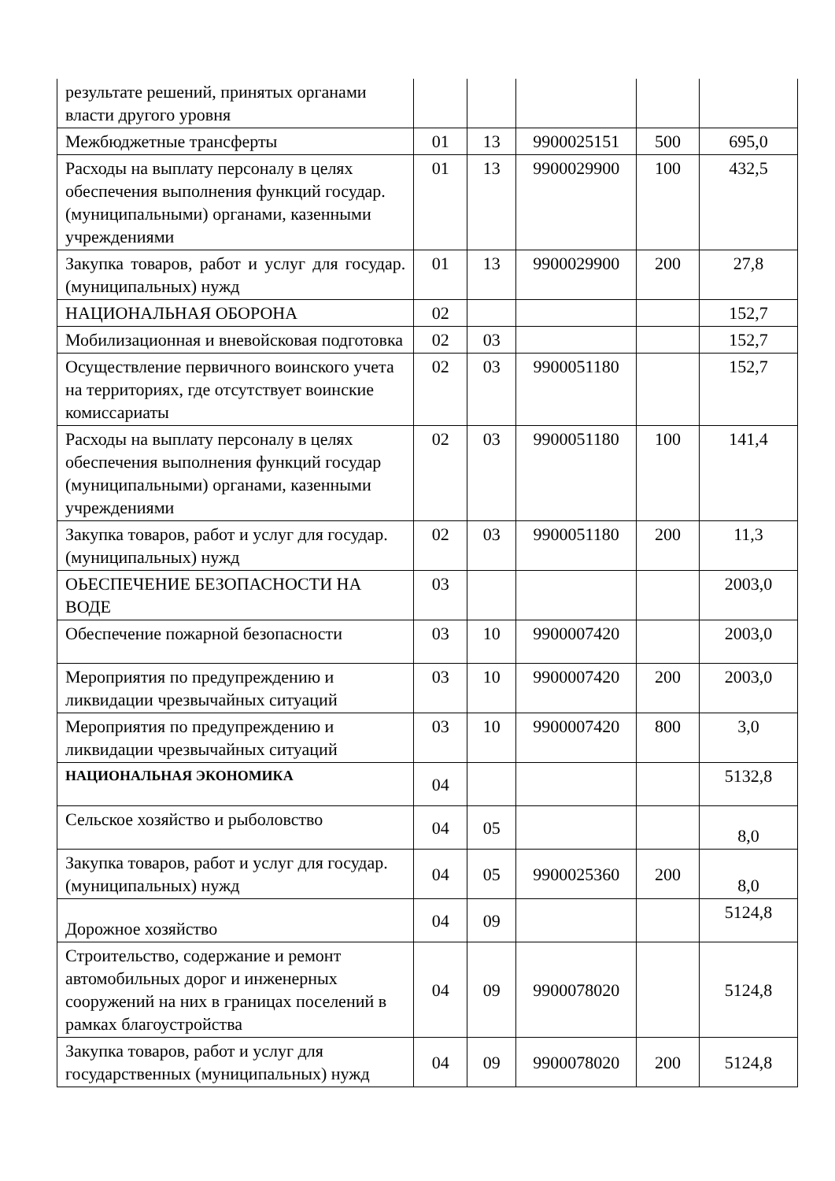| результате решений, принятых органами власти другого уровня | | | | | |
| Межбюджетные трансферты | 01 | 13 | 9900025151 | 500 | 695,0 |
| Расходы на выплату персоналу в целях обеспечения выполнения функций государ. (муниципальными) органами, казенными учреждениями | 01 | 13 | 9900029900 | 100 | 432,5 |
| Закупка товаров, работ и услуг для государ. (муниципальных) нужд | 01 | 13 | 9900029900 | 200 | 27,8 |
| НАЦИОНАЛЬНАЯ ОБОРОНА | 02 | | | | 152,7 |
| Мобилизационная и вневойсковая подготовка | 02 | 03 | | | 152,7 |
| Осуществление первичного воинского учета на территориях, где отсутствует воинские комиссариаты | 02 | 03 | 9900051180 | | 152,7 |
| Расходы на выплату персоналу в целях обеспечения выполнения функций государ (муниципальными) органами, казенными учреждениями | 02 | 03 | 9900051180 | 100 | 141,4 |
| Закупка товаров, работ и услуг для государ. (муниципальных) нужд | 02 | 03 | 9900051180 | 200 | 11,3 |
| ОЬЕСПЕЧЕНИЕ БЕЗОПАСНОСТИ НА ВОДЕ | 03 | | | | 2003,0 |
| Обеспечение пожарной безопасности | 03 | 10 | 9900007420 | | 2003,0 |
| Мероприятия по предупреждению и ликвидации чрезвычайных ситуаций | 03 | 10 | 9900007420 | 200 | 2003,0 |
| Мероприятия по предупреждению и ликвидации чрезвычайных ситуаций | 03 | 10 | 9900007420 | 800 | 3,0 |
| НАЦИОНАЛЬНАЯ ЭКОНОМИКА | 04 | | | | 5132,8 |
| Сельское хозяйство и рыболовство | 04 | 05 | | | 8,0 |
| Закупка товаров, работ и услуг для государ. (муниципальных) нужд | 04 | 05 | 9900025360 | 200 | 8,0 |
| Дорожное хозяйство | 04 | 09 | | | 5124,8 |
| Строительство, содержание и ремонт автомобильных дорог и инженерных сооружений на них в границах поселений в рамках благоустройства | 04 | 09 | 9900078020 | | 5124,8 |
| Закупка товаров, работ и услуг для государственных (муниципальных) нужд | 04 | 09 | 9900078020 | 200 | 5124,8 |